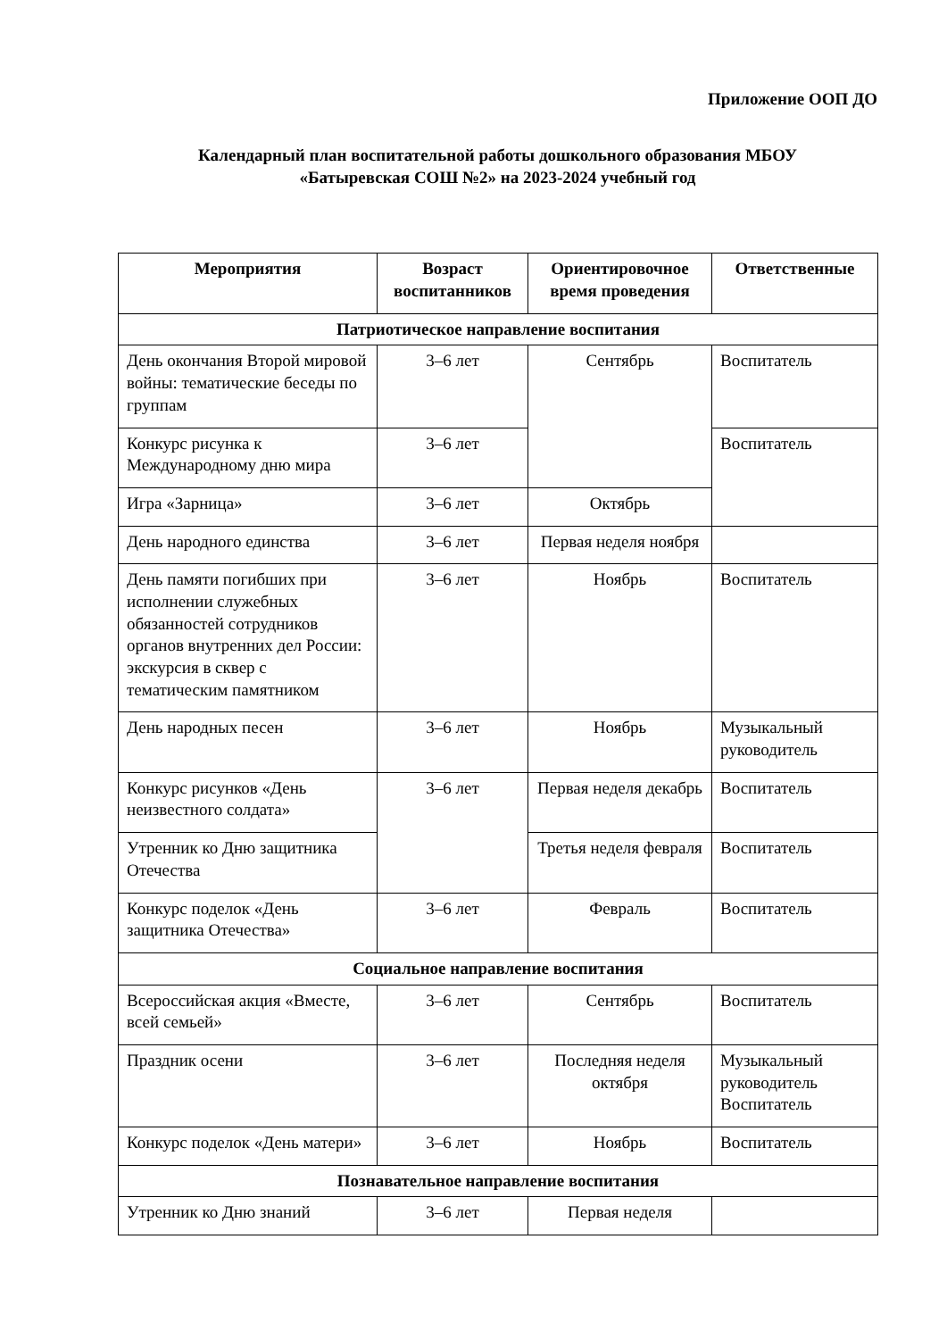Приложение ООП ДО
Календарный план воспитательной работы дошкольного образования МБОУ
«Батыревская СОШ №2» на 2023-2024 учебный год
| Мероприятия | Возраст воспитанников | Ориентировочное время проведения | Ответственные |
| --- | --- | --- | --- |
| Патриотическое направление воспитания | | | |
| День окончания Второй мировой войны: тематические беседы по группам | 3–6 лет | Сентябрь | Воспитатель |
| Конкурс рисунка к Международному дню мира | 3–6 лет | | Воспитатель |
| Игра «Зарница» | 3–6 лет | Октябрь | |
| День народного единства | 3–6 лет | Первая неделя ноября | |
| День памяти погибших при исполнении служебных обязанностей сотрудников органов внутренних дел России: экскурсия в сквер с тематическим памятником | 3–6 лет | Ноябрь | Воспитатель |
| День народных песен | 3–6 лет | Ноябрь | Музыкальный руководитель |
| Конкурс рисунков «День неизвестного солдата» | 3–6 лет | Первая неделя декабрь | Воспитатель |
| Утренник ко Дню защитника Отечества | | Третья неделя февраля | Воспитатель |
| Конкурс поделок «День защитника Отечества» | 3–6 лет | Февраль | Воспитатель |
| Социальное направление воспитания | | | |
| Всероссийская акция «Вместе, всей семьей» | 3–6 лет | Сентябрь | Воспитатель |
| Праздник осени | 3–6 лет | Последняя неделя октября | Музыкальный руководитель Воспитатель |
| Конкурс поделок «День матери» | 3–6 лет | Ноябрь | Воспитатель |
| Познавательное направление воспитания | | | |
| Утренник ко Дню знаний | 3–6 лет | Первая неделя | |